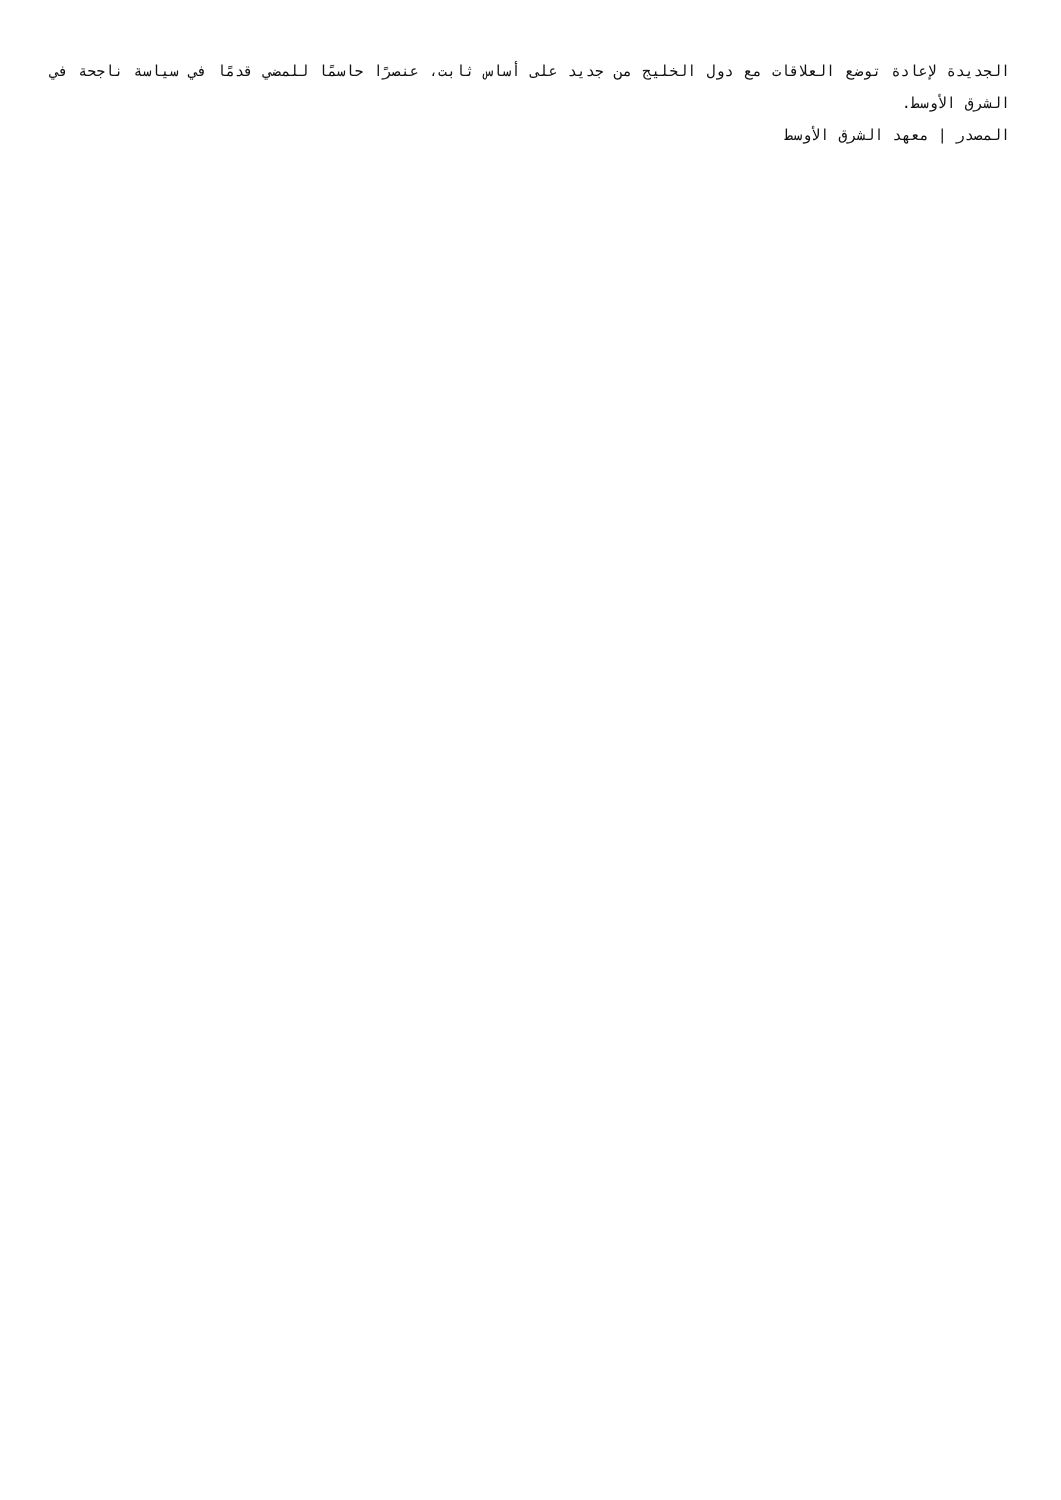الجديدة لإعادة توضع العلاقات مع دول الخليج من جديد على أساس ثابت، عنصرًا حاسمًا للمضي قدمًا في سياسة ناجحة في الشرق الأوسط.
المصدر | معهد الشرق الأوسط